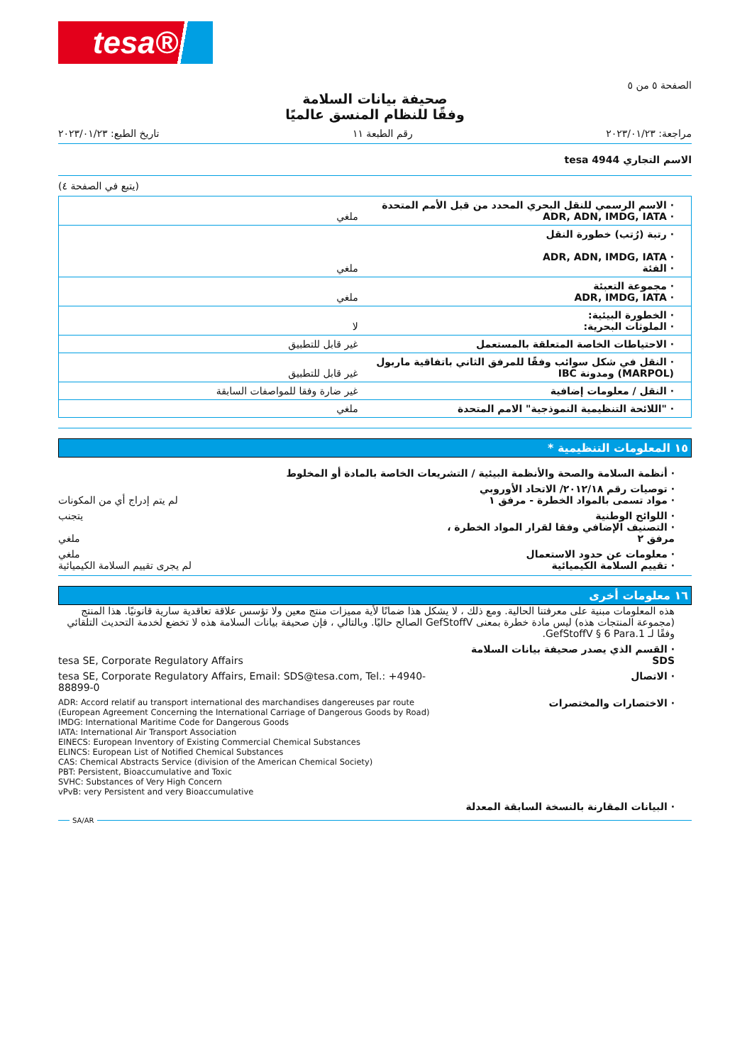tesa®
الصفحة ٥ من ٥
صحيفة بيانات السلامة
وفقًا للنظام المنسق عالميًا
مراجعة: ٢٠٢٣/٠١/٢٣ رقم الطبعة ١١ تاريخ الطبع: ٢٠٢٣/٠١/٢٣
الاسم التجاري tesa 4944
(يتبع في الصفحة ٤)
| · الاسم الرسمي للنقل البحري المحدد من قبل الأمم المتحدة · ADR, ADN, IMDG, IATA | ملغي |
| · رتبة (رُتب) خطورة النقل · ADR, ADN, IMDG, IATA · الفئة | ملغي |
| · مجموعة التعبئة · ADR, IMDG, IATA | ملغي |
| · الخطورة البيئية: · الملوثات البحرية: | لا |
| · الاحتياطات الخاصة المتعلقة بالمستعمل | غير قابل للتطبيق |
| · النقل في شكل سوائب وفقًا للمرفق الثاني باتفاقية ماربول (MARPOL) ومدونة IBC | غير قابل للتطبيق |
| · النقل / معلومات إضافية | غير ضارة وفقا للمواصفات السابقة |
| · "اللائحة التنظيمية النموذجية" الامم المتحدة | ملغي |
١٥ المعلومات التنظيمية *
· أنظمة السلامة والصحة والأنظمة البيئية / التشريعات الخاصة بالمادة أو المخلوط
· توصيات رقم ٢٠١٢/١٨/ الاتحاد الأوروبي
· مواد تسمى بالمواد الخطرة - مرفق ١ لم يتم إدراج أي من المكونات
· اللوائح الوطنية
· التصنيف الإضافي وفقا لقرار المواد الخطرة ، مرفق ٢ يتجنب
ملغي
· معلومات عن حدود الاستعمال
· تقييم السلامة الكيميائية ملغي
لم يجرى تقييم السلامة الكيميائية
١٦ معلومات أخرى
هذه المعلومات مبنية على معرفتنا الحالية. ومع ذلك ، لا يشكل هذا ضمانًا لأية مميزات منتج معين ولا تؤسس علاقة تعاقدية سارية قانونيًا. هذا المنتج (مجموعة المنتجات هذه) ليس مادة خطرة بمعنى GefStoffV الصالح حاليًا. وبالتالي ، فإن صحيفة بيانات السلامة هذه لا تخضع لخدمة التحديث التلقائي وفقًا لـ GefStoffV § 6 Para.1.
· القسم الذي يصدر صحيفة بيانات السلامة SDS tesa SE, Corporate Regulatory Affairs
· الاتصال tesa SE, Corporate Regulatory Affairs, Email: SDS@tesa.com, Tel.: +4940-88899-0
· الاختصارات والمختصرات ADR: Accord relatif au transport international des marchandises dangereuses par route (European Agreement Concerning the International Carriage of Dangerous Goods by Road)
IMDG: International Maritime Code for Dangerous Goods
IATA: International Air Transport Association
EINECS: European Inventory of Existing Commercial Chemical Substances
ELINCS: European List of Notified Chemical Substances
CAS: Chemical Abstracts Service (division of the American Chemical Society)
PBT: Persistent, Bioaccumulative and Toxic
SVHC: Substances of Very High Concern
vPvB: very Persistent and very Bioaccumulative
· البيانات المقارنة بالنسخة السابقة المعدلة
SA/AR